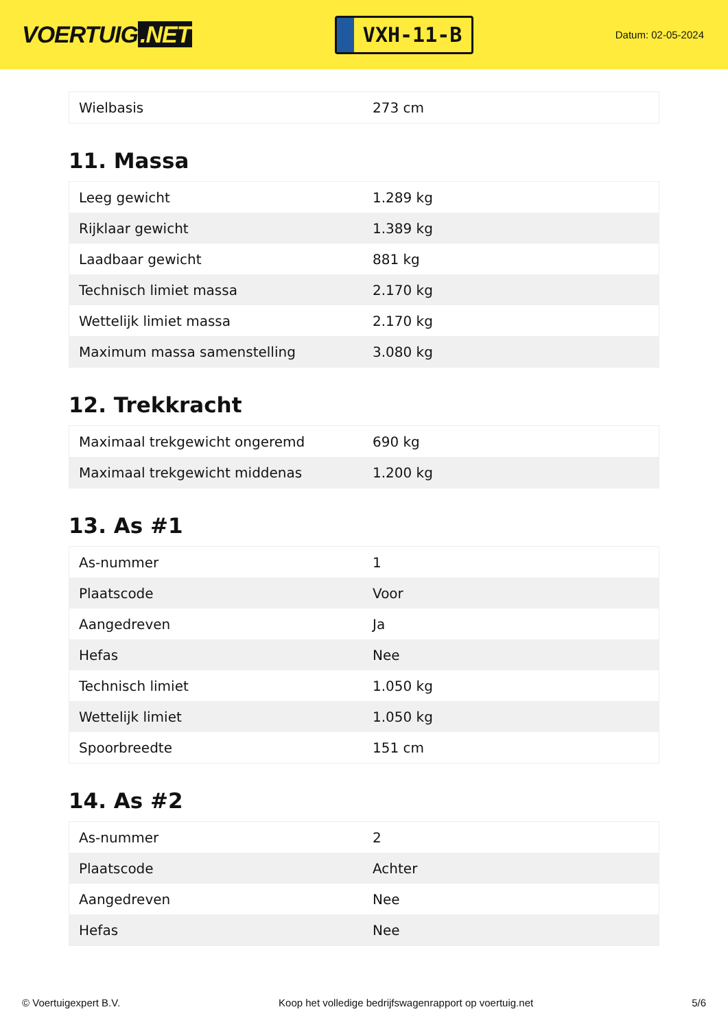VOERTUIG.NET
VXH-11-B
Datum: 02-05-2024
| Wielbasis | 273 cm |
11. Massa
| Leeg gewicht | 1.289 kg |
| Rijklaar gewicht | 1.389 kg |
| Laadbaar gewicht | 881 kg |
| Technisch limiet massa | 2.170 kg |
| Wettelijk limiet massa | 2.170 kg |
| Maximum massa samenstelling | 3.080 kg |
12. Trekkracht
| Maximaal trekgewicht ongeremd | 690 kg |
| Maximaal trekgewicht middenas | 1.200 kg |
13. As #1
| As-nummer | 1 |
| Plaatscode | Voor |
| Aangedreven | Ja |
| Hefas | Nee |
| Technisch limiet | 1.050 kg |
| Wettelijk limiet | 1.050 kg |
| Spoorbreedte | 151 cm |
14. As #2
| As-nummer | 2 |
| Plaatscode | Achter |
| Aangedreven | Nee |
| Hefas | Nee |
© Voertuigexpert B.V. Koop het volledige bedrijfswagenrapport op voertuig.net 5/6